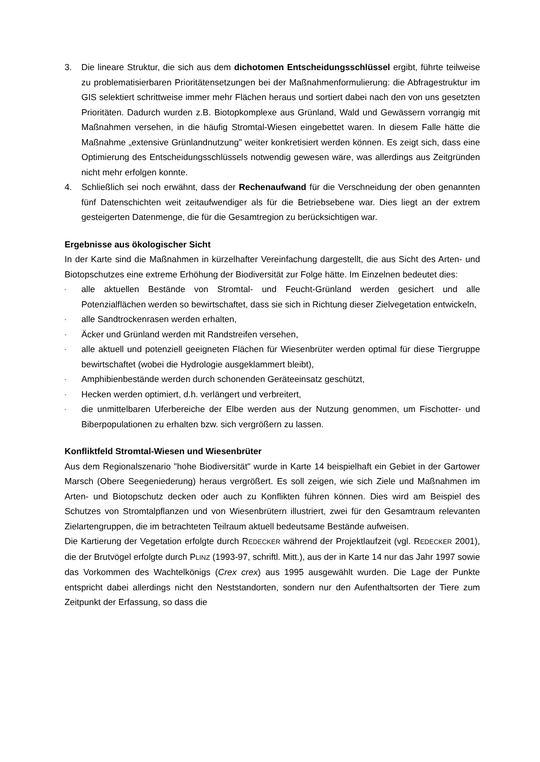3. Die lineare Struktur, die sich aus dem dichotomen Entscheidungsschlüssel ergibt, führte teilweise zu problematisierbaren Prioritätensetzungen bei der Maßnahmenformulierung: die Abfragestruktur im GIS selektiert schrittweise immer mehr Flächen heraus und sortiert dabei nach den von uns gesetzten Prioritäten. Dadurch wurden z.B. Biotopkomplexe aus Grünland, Wald und Gewässern vorrangig mit Maßnahmen versehen, in die häufig Stromtal-Wiesen eingebettet waren. In diesem Falle hätte die Maßnahme „extensive Grünlandnutzung" weiter konkretisiert werden können. Es zeigt sich, dass eine Optimierung des Entscheidungsschlüssels notwendig gewesen wäre, was allerdings aus Zeitgründen nicht mehr erfolgen konnte.
4. Schließlich sei noch erwähnt, dass der Rechenaufwand für die Verschneidung der oben genannten fünf Datenschichten weit zeitaufwendiger als für die Betriebsebene war. Dies liegt an der extrem gesteigerten Datenmenge, die für die Gesamtregion zu berücksichtigen war.
Ergebnisse aus ökologischer Sicht
In der Karte sind die Maßnahmen in kürzelhafter Vereinfachung dargestellt, die aus Sicht des Arten- und Biotopschutzes eine extreme Erhöhung der Biodiversität zur Folge hätte. Im Einzelnen bedeutet dies:
-
alle aktuellen Bestände von Stromtal- und Feucht-Grünland werden gesichert und alle Potenzialflächen werden so bewirtschaftet, dass sie sich in Richtung dieser Zielvegetation entwickeln,
-
alle Sandtrockenrasen werden erhalten,
-
Äcker und Grünland werden mit Randstreifen versehen,
-
alle aktuell und potenziell geeigneten Flächen für Wiesenbrüter werden optimal für diese Tiergruppe bewirtschaftet (wobei die Hydrologie ausgeklammert bleibt),
-
Amphibienbestände werden durch schonenden Geräteeinsatz geschützt,
-
Hecken werden optimiert, d.h. verlängert und verbreitert,
-
die unmittelbaren Uferbereiche der Elbe werden aus der Nutzung genommen, um Fischotter- und Biberpopulationen zu erhalten bzw. sich vergrößern zu lassen.
Konfliktfeld Stromtal-Wiesen und Wiesenbrüter
Aus dem Regionalszenario "hohe Biodiversität" wurde in Karte 14 beispielhaft ein Gebiet in der Gartower Marsch (Obere Seegeniederung) heraus vergrößert. Es soll zeigen, wie sich Ziele und Maßnahmen im Arten- und Biotopschutz decken oder auch zu Konflikten führen können. Dies wird am Beispiel des Schutzes von Stromtalpflanzen und von Wiesenbrütern illustriert, zwei für den Gesamtraum relevanten Zielartengruppen, die im betrachteten Teilraum aktuell bedeutsame Bestände aufweisen.
Die Kartierung der Vegetation erfolgte durch REDECKER während der Projektlaufzeit (vgl. REDECKER 2001), die der Brutvögel erfolgte durch PLINZ (1993-97, schriftl. Mitt.), aus der in Karte 14 nur das Jahr 1997 sowie das Vorkommen des Wachtelkönigs (Crex crex) aus 1995 ausgewählt wurden. Die Lage der Punkte entspricht dabei allerdings nicht den Neststandorten, sondern nur den Aufenthaltsorten der Tiere zum Zeitpunkt der Erfassung, so dass die